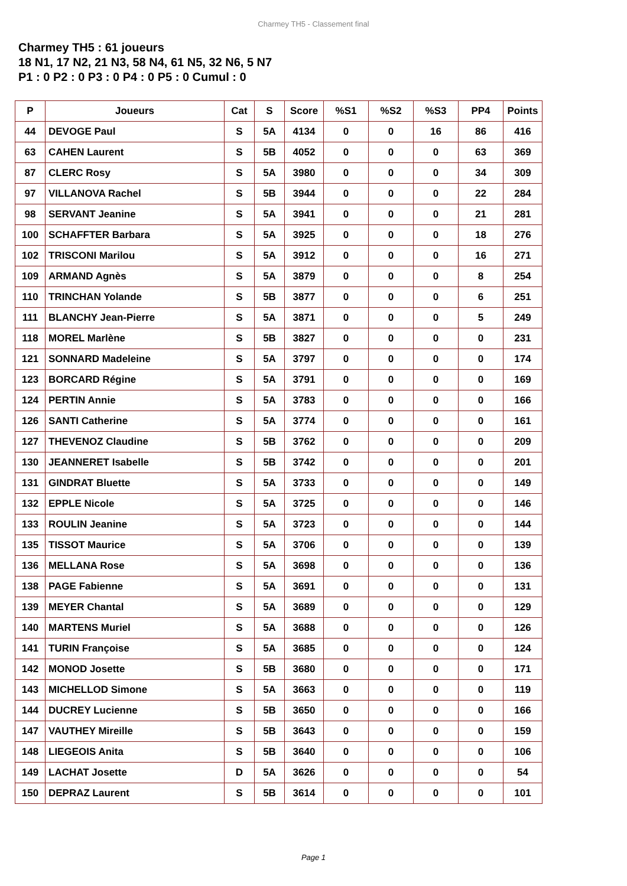Charmey TH5 - Classement final
Charmey TH5 : 61 joueurs
18 N1, 17 N2, 21 N3, 58 N4, 61 N5, 32 N6, 5 N7
P1 : 0 P2 : 0 P3 : 0 P4 : 0 P5 : 0 Cumul : 0
| P | Joueurs | Cat | S | Score | %S1 | %S2 | %S3 | PP4 | Points |
| --- | --- | --- | --- | --- | --- | --- | --- | --- | --- |
| 44 | DEVOGE Paul | S | 5A | 4134 | 0 | 0 | 16 | 86 | 416 |
| 63 | CAHEN Laurent | S | 5B | 4052 | 0 | 0 | 0 | 63 | 369 |
| 87 | CLERC Rosy | S | 5A | 3980 | 0 | 0 | 0 | 34 | 309 |
| 97 | VILLANOVA Rachel | S | 5B | 3944 | 0 | 0 | 0 | 22 | 284 |
| 98 | SERVANT Jeanine | S | 5A | 3941 | 0 | 0 | 0 | 21 | 281 |
| 100 | SCHAFFTER Barbara | S | 5A | 3925 | 0 | 0 | 0 | 18 | 276 |
| 102 | TRISCONI Marilou | S | 5A | 3912 | 0 | 0 | 0 | 16 | 271 |
| 109 | ARMAND Agnès | S | 5A | 3879 | 0 | 0 | 0 | 8 | 254 |
| 110 | TRINCHAN Yolande | S | 5B | 3877 | 0 | 0 | 0 | 6 | 251 |
| 111 | BLANCHY Jean-Pierre | S | 5A | 3871 | 0 | 0 | 0 | 5 | 249 |
| 118 | MOREL Marlène | S | 5B | 3827 | 0 | 0 | 0 | 0 | 231 |
| 121 | SONNARD Madeleine | S | 5A | 3797 | 0 | 0 | 0 | 0 | 174 |
| 123 | BORCARD Régine | S | 5A | 3791 | 0 | 0 | 0 | 0 | 169 |
| 124 | PERTIN Annie | S | 5A | 3783 | 0 | 0 | 0 | 0 | 166 |
| 126 | SANTI Catherine | S | 5A | 3774 | 0 | 0 | 0 | 0 | 161 |
| 127 | THEVENOZ Claudine | S | 5B | 3762 | 0 | 0 | 0 | 0 | 209 |
| 130 | JEANNERET Isabelle | S | 5B | 3742 | 0 | 0 | 0 | 0 | 201 |
| 131 | GINDRAT Bluette | S | 5A | 3733 | 0 | 0 | 0 | 0 | 149 |
| 132 | EPPLE Nicole | S | 5A | 3725 | 0 | 0 | 0 | 0 | 146 |
| 133 | ROULIN Jeanine | S | 5A | 3723 | 0 | 0 | 0 | 0 | 144 |
| 135 | TISSOT Maurice | S | 5A | 3706 | 0 | 0 | 0 | 0 | 139 |
| 136 | MELLANA Rose | S | 5A | 3698 | 0 | 0 | 0 | 0 | 136 |
| 138 | PAGE Fabienne | S | 5A | 3691 | 0 | 0 | 0 | 0 | 131 |
| 139 | MEYER Chantal | S | 5A | 3689 | 0 | 0 | 0 | 0 | 129 |
| 140 | MARTENS Muriel | S | 5A | 3688 | 0 | 0 | 0 | 0 | 126 |
| 141 | TURIN Françoise | S | 5A | 3685 | 0 | 0 | 0 | 0 | 124 |
| 142 | MONOD Josette | S | 5B | 3680 | 0 | 0 | 0 | 0 | 171 |
| 143 | MICHELLOD Simone | S | 5A | 3663 | 0 | 0 | 0 | 0 | 119 |
| 144 | DUCREY Lucienne | S | 5B | 3650 | 0 | 0 | 0 | 0 | 166 |
| 147 | VAUTHEY Mireille | S | 5B | 3643 | 0 | 0 | 0 | 0 | 159 |
| 148 | LIEGEOIS Anita | S | 5B | 3640 | 0 | 0 | 0 | 0 | 106 |
| 149 | LACHAT Josette | D | 5A | 3626 | 0 | 0 | 0 | 0 | 54 |
| 150 | DEPRAZ Laurent | S | 5B | 3614 | 0 | 0 | 0 | 0 | 101 |
Page 1